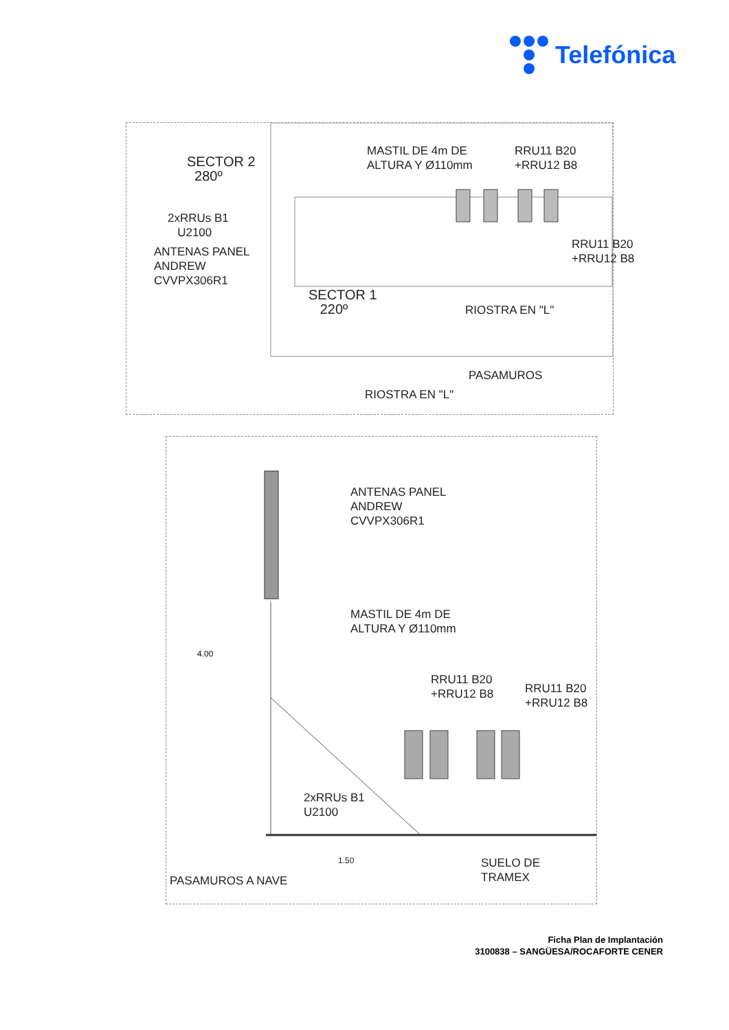Telefónica
SECTOR 2
280º
MASTIL DE 4m DE
ALTURA Y Ø110mm
RRU11 B20
+RRU12 B8
2xRRUs B1
U2100
ANTENAS PANEL
ANDREW
CVVPX306R1
RRU11 B20
+RRU12 B8
SECTOR 1
220º
RIOSTRA EN "L"
PASAMUROS
RIOSTRA EN "L"
4.00
ANTENAS PANEL
ANDREW
CVVPX306R1
MASTIL DE 4m DE
ALTURA Y Ø110mm
RRU11 B20
+RRU12 B8
RRU11 B20
+RRU12 B8
2xRRUs B1
U2100
1.50
SUELO DE
TRAMEX
PASAMUROS A NAVE
Ficha Plan de Implantación
3100838 – SANGÜESA/ROCAFORTE CENER